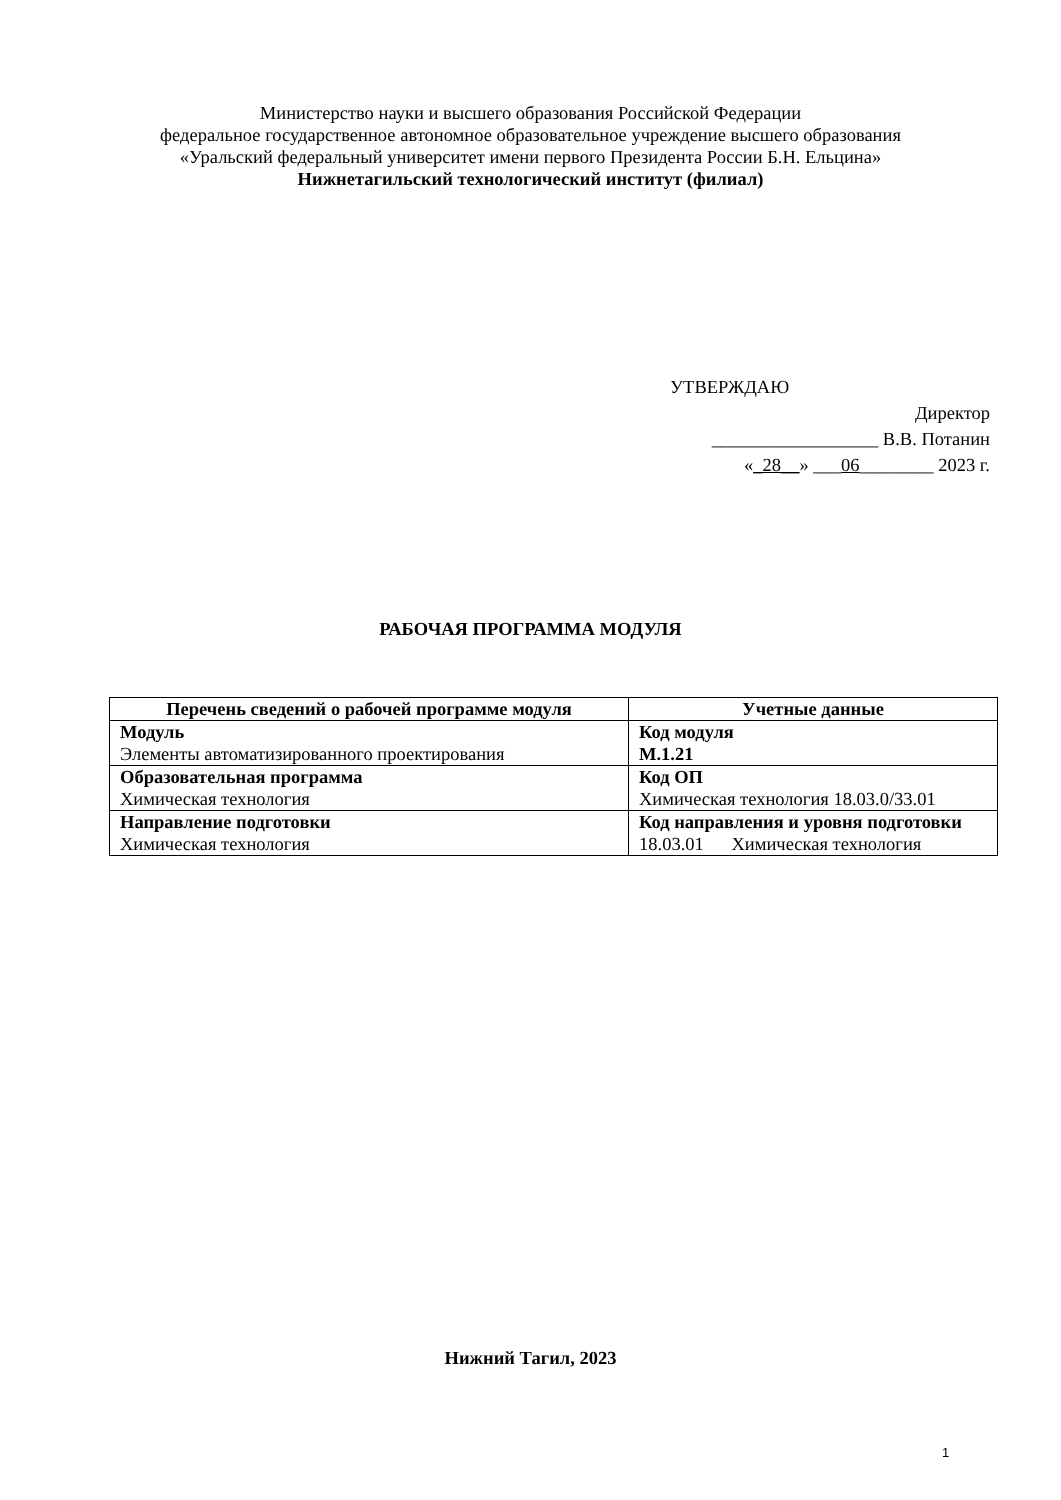Министерство науки и высшего образования Российской Федерации
федеральное государственное автономное образовательное учреждение высшего образования
«Уральский федеральный университет имени первого Президента России Б.Н. Ельцина»
Нижнетагильский технологический институт (филиал)
УТВЕРЖДАЮ
Директор
__________________ В.В. Потанин
«_28__» ___06________ 2023 г.
РАБОЧАЯ ПРОГРАММА МОДУЛЯ
| Перечень сведений о рабочей программе модуля | Учетные данные |
| --- | --- |
| Модуль Элементы автоматизированного проектирования | Код модуля М.1.21 |
| Образовательная программа Химическая технология | Код ОП Химическая технология 18.03.0/33.01 |
| Направление подготовки Химическая технология | Код направления и уровня подготовки 18.03.01 Химическая технология |
Нижний Тагил, 2023
1